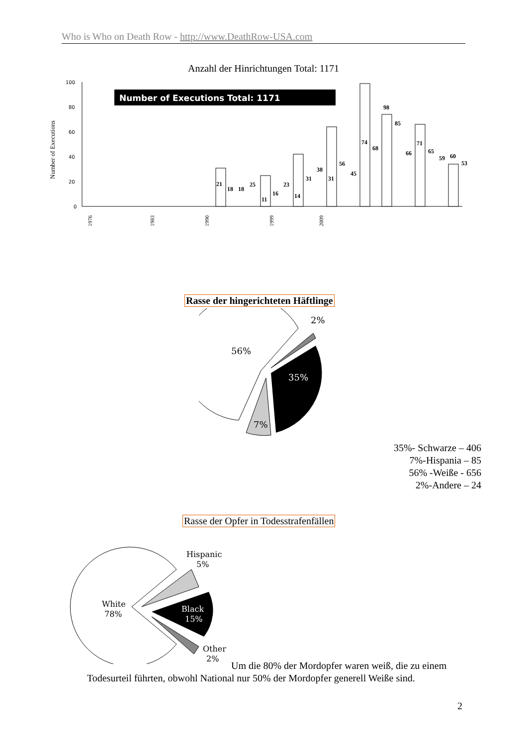Who is Who on Death Row - http://www.DeathRow-USA.com
Anzahl der Hinrichtungen Total: 1171
Number of Executions
100
80
60
40
20
0
Number of Executions Total: 1171
21
18
18
25
11
16
23
14
31
38
31
56
45
74
68
98
85
66
71
65
59
60
53
1976
1983
1990
1999
2009
Rasse der hingerichteten Häftlinge
56%
35%
7%
2%
35%- Schwarze – 406
7%-Hispania – 85
56% -Weiße - 656
2%-Andere – 24
Rasse der Opfer in Todesstrafenfällen
Hispanic
5%
White
78%
Black
15%
Other
2%
Um die 80% der Mordopfer waren weiß, die zu einem
Todesurteil führten, obwohl National nur 50% der Mordopfer generell Weiße sind.
2